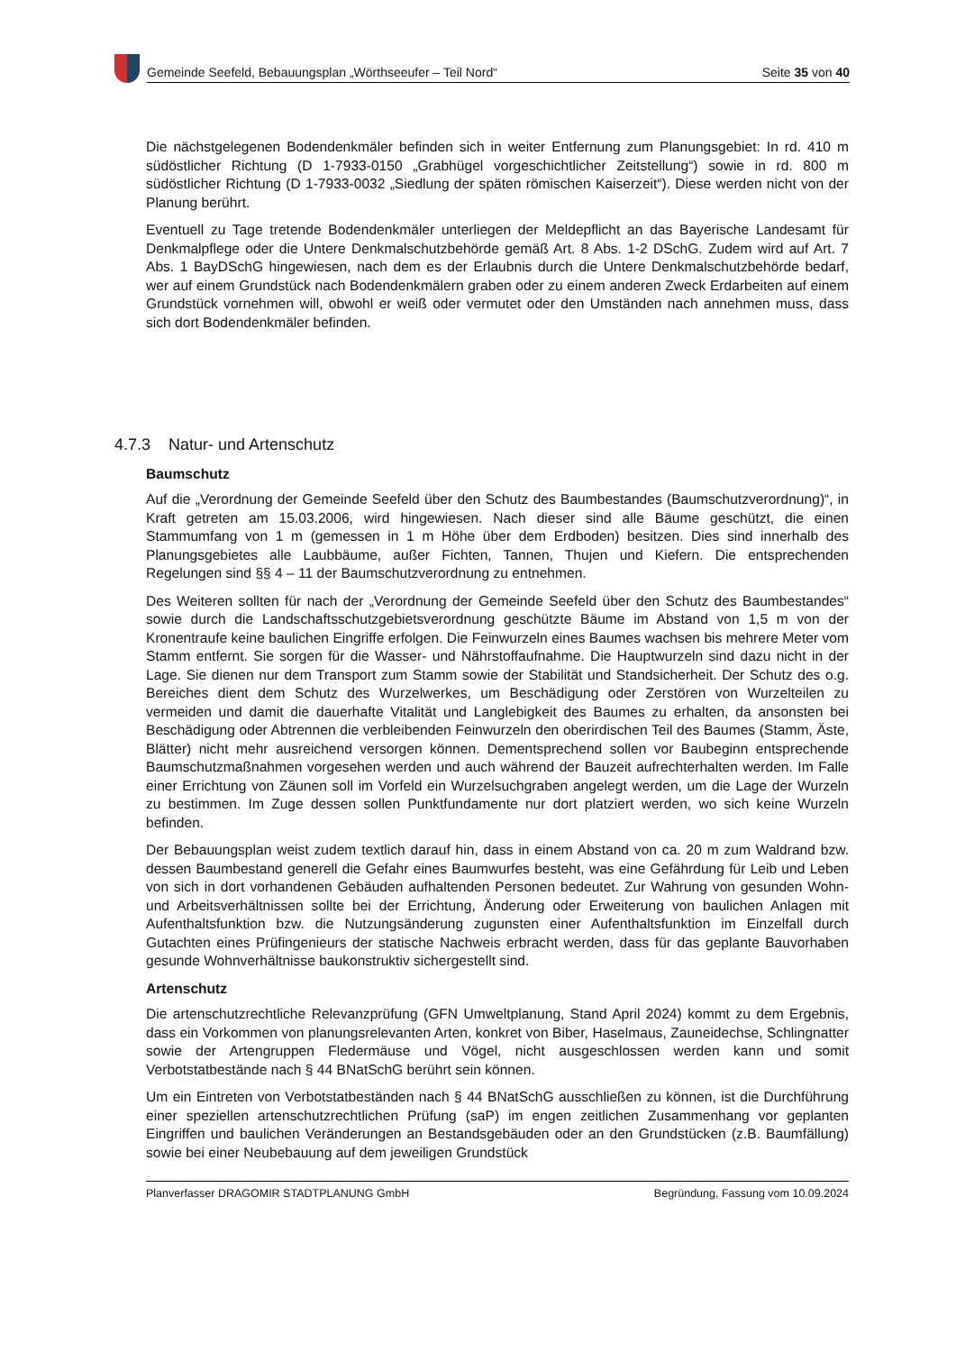Gemeinde Seefeld, Bebauungsplan „Wörthseeufer – Teil Nord“Seite 35 von 40
Die nächstgelegenen Bodendenkmäler befinden sich in weiter Entfernung zum Planungsgebiet: In rd. 410 m südöstlicher Richtung (D 1-7933-0150 „Grabhügel vorgeschichtlicher Zeitstellung“) sowie in rd. 800 m südöstlicher Richtung (D 1-7933-0032 „Siedlung der späten römischen Kaiserzeit“). Diese werden nicht von der Planung berührt.
Eventuell zu Tage tretende Bodendenkmäler unterliegen der Meldepflicht an das Bayerische Landesamt für Denkmalpflege oder die Untere Denkmalschutzbehörde gemäß Art. 8 Abs. 1-2 DSchG. Zudem wird auf Art. 7 Abs. 1 BayDSchG hingewiesen, nach dem es der Erlaubnis durch die Untere Denkmalschutzbehörde bedarf, wer auf einem Grundstück nach Bodendenkmälern graben oder zu einem anderen Zweck Erdarbeiten auf einem Grundstück vornehmen will, obwohl er weiß oder vermutet oder den Umständen nach annehmen muss, dass sich dort Bodendenkmäler befinden.
4.7.3 Natur- und Artenschutz
Baumschutz
Auf die „Verordnung der Gemeinde Seefeld über den Schutz des Baumbestandes (Baumschutzverordnung)“, in Kraft getreten am 15.03.2006, wird hingewiesen. Nach dieser sind alle Bäume geschützt, die einen Stammumfang von 1 m (gemessen in 1 m Höhe über dem Erdboden) besitzen. Dies sind innerhalb des Planungsgebietes alle Laubbäume, außer Fichten, Tannen, Thujen und Kiefern. Die entsprechenden Regelungen sind §§ 4 – 11 der Baumschutzverordnung zu entnehmen.
Des Weiteren sollten für nach der „Verordnung der Gemeinde Seefeld über den Schutz des Baumbestandes“ sowie durch die Landschaftsschutzgebietsverordnung geschützte Bäume im Abstand von 1,5 m von der Kronentraufe keine baulichen Eingriffe erfolgen. Die Feinwurzeln eines Baumes wachsen bis mehrere Meter vom Stamm entfernt. Sie sorgen für die Wasser- und Nährstoffaufnahme. Die Hauptwurzeln sind dazu nicht in der Lage. Sie dienen nur dem Transport zum Stamm sowie der Stabilität und Standsicherheit. Der Schutz des o.g. Bereiches dient dem Schutz des Wurzelwerkes, um Beschädigung oder Zerstören von Wurzelteilen zu vermeiden und damit die dauerhafte Vitalität und Langlebigkeit des Baumes zu erhalten, da ansonsten bei Beschädigung oder Abtrennen die verbleibenden Feinwurzeln den oberirdischen Teil des Baumes (Stamm, Äste, Blätter) nicht mehr ausreichend versorgen können. Dementsprechend sollen vor Baubeginn entsprechende Baumschutzmaßnahmen vorgesehen werden und auch während der Bauzeit aufrechterhalten werden. Im Falle einer Errichtung von Zäunen soll im Vorfeld ein Wurzelsuchgraben angelegt werden, um die Lage der Wurzeln zu bestimmen. Im Zuge dessen sollen Punktfundamente nur dort platziert werden, wo sich keine Wurzeln befinden.
Der Bebauungsplan weist zudem textlich darauf hin, dass in einem Abstand von ca. 20 m zum Waldrand bzw. dessen Baumbestand generell die Gefahr eines Baumwurfes besteht, was eine Gefährdung für Leib und Leben von sich in dort vorhandenen Gebäuden aufhaltenden Personen bedeutet. Zur Wahrung von gesunden Wohn- und Arbeitsverhältnissen sollte bei der Errichtung, Änderung oder Erweiterung von baulichen Anlagen mit Aufenthaltsfunktion bzw. die Nutzungsänderung zugunsten einer Aufenthaltsfunktion im Einzelfall durch Gutachten eines Prüfingenieurs der statische Nachweis erbracht werden, dass für das geplante Bauvorhaben gesunde Wohnverhältnisse baukonstruktiv sichergestellt sind.
Artenschutz
Die artenschutzrechtliche Relevanzprüfung (GFN Umweltplanung, Stand April 2024) kommt zu dem Ergebnis, dass ein Vorkommen von planungsrelevanten Arten, konkret von Biber, Haselmaus, Zauneidechse, Schlingnatter sowie der Artengruppen Fledermäuse und Vögel, nicht ausgeschlossen werden kann und somit Verbotstatbestände nach § 44 BNatSchG berührt sein können.
Um ein Eintreten von Verbotstatbeständen nach § 44 BNatSchG ausschließen zu können, ist die Durchführung einer speziellen artenschutzrechtlichen Prüfung (saP) im engen zeitlichen Zusammenhang vor geplanten Eingriffen und baulichen Veränderungen an Bestandsgebäuden oder an den Grundstücken (z.B. Baumfällung) sowie bei einer Neubebauung auf dem jeweiligen Grundstück
Planverfasser DRAGOMIR STADTPLANUNG GmbH Begründung, Fassung vom 10.09.2024